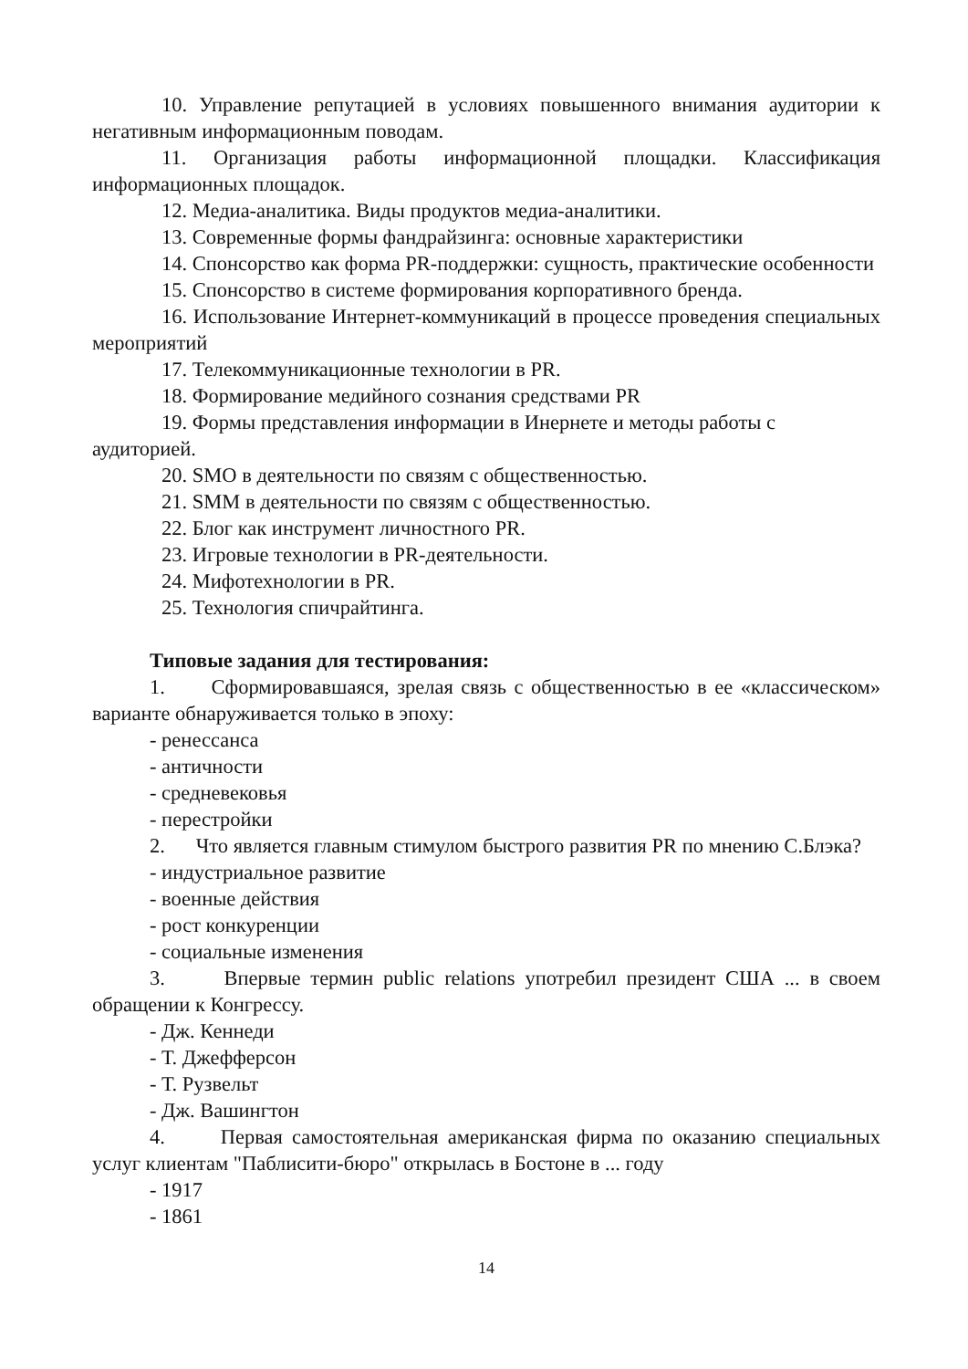10. Управление репутацией в условиях повышенного внимания аудитории к негативным информационным поводам.
11. Организация работы информационной площадки. Классификация информационных площадок.
12. Медиа-аналитика. Виды продуктов медиа-аналитики.
13. Современные формы фандрайзинга: основные характеристики
14. Спонсорство как форма PR-поддержки: сущность, практические особенности
15. Спонсорство в системе формирования корпоративного бренда.
16. Использование Интернет-коммуникаций в процессе проведения специальных мероприятий
17. Телекоммуникационные технологии в PR.
18. Формирование медийного сознания средствами PR
19. Формы представления информации в Инернете и методы работы с аудиторией.
20. SMO в деятельности по связям с общественностью.
21. SMM в деятельности по связям с общественностью.
22. Блог как инструмент личностного PR.
23. Игровые технологии в PR-деятельности.
24. Мифотехнологии в PR.
25. Технология спичрайтинга.
Типовые задания для тестирования:
1. Сформировавшаяся, зрелая связь с общественностью в ее «классическом» варианте обнаруживается только в эпоху:
- ренессанса
- античности
- средневековья
- перестройки
2. Что является главным стимулом быстрого развития PR по мнению С.Блэка?
- индустриальное развитие
- военные действия
- рост конкуренции
- социальные изменения
3. Впервые термин public relations употребил президент США ... в своем обращении к Конгрессу.
- Дж. Кеннеди
- Т. Джефферсон
- Т. Рузвельт
- Дж. Вашингтон
4. Первая самостоятельная американская фирма по оказанию специальных услуг клиентам "Паблисити-бюро" открылась в Бостоне в ... году
- 1917
- 1861
14